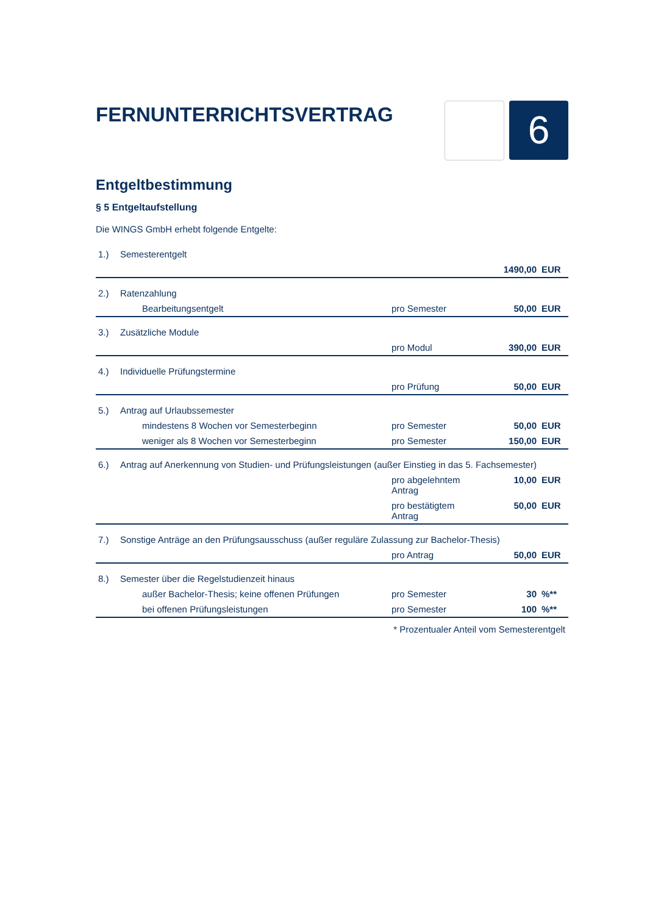FERNUNTERRICHTSVERTRAG
6
Entgeltbestimmung
§ 5 Entgeltaufstellung
Die WINGS GmbH erhebt folgende Entgelte:
| 1.) | Semesterentgelt | | | |
| | | | 1490,00 | EUR |
| 2.) | Ratenzahlung | | | |
| | Bearbeitungsentgelt | pro Semester | 50,00 | EUR |
| 3.) | Zusätzliche Module | | | |
| | | pro Modul | 390,00 | EUR |
| 4.) | Individuelle Prüfungstermine | | | |
| | | pro Prüfung | 50,00 | EUR |
| 5.) | Antrag auf Urlaubssemester | | | |
| | mindestens 8 Wochen vor Semesterbeginn | pro Semester | 50,00 | EUR |
| | weniger als 8 Wochen vor Semesterbeginn | pro Semester | 150,00 | EUR |
| 6.) | Antrag auf Anerkennung von Studien- und Prüfungsleistungen (außer Einstieg in das 5. Fachsemester) | | | |
| | | pro abgelehntem Antrag | 10,00 | EUR |
| | | pro bestätigtem Antrag | 50,00 | EUR |
| 7.) | Sonstige Anträge an den Prüfungsausschuss (außer reguläre Zulassung zur Bachelor-Thesis) | | | |
| | | pro Antrag | 50,00 | EUR |
| 8.) | Semester über die Regelstudienzeit hinaus | | | |
| | außer Bachelor-Thesis; keine offenen Prüfungen | pro Semester | 30 | %** |
| | bei offenen Prüfungsleistungen | pro Semester | 100 | %** |
* Prozentualer Anteil vom Semesterentgelt